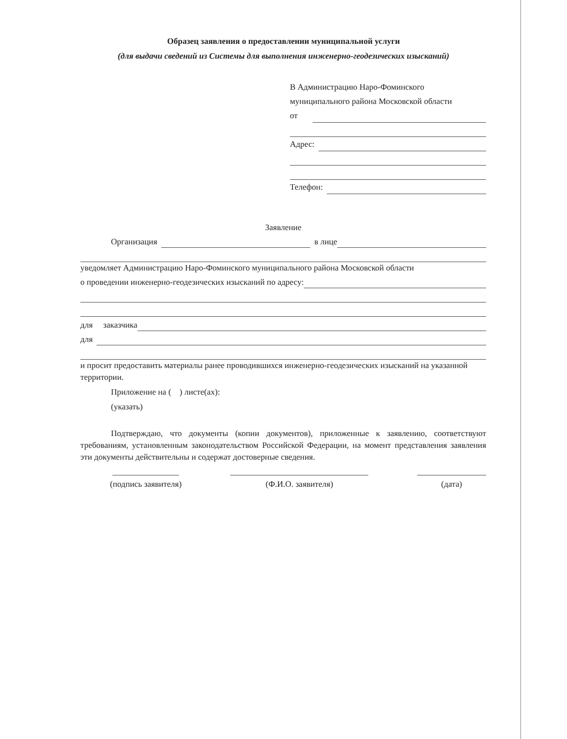Образец заявления о предоставлении муниципальной услуги
(для выдачи сведений из Системы для выполнения инженерно-геодезических изысканий)
В Администрацию Наро-Фоминского
муниципального района Московской области
от
Адрес:
Телефон:
Заявление
Организация в лице
уведомляет Администрацию Наро-Фоминского муниципального района Московской области
о проведении инженерно-геодезических изысканий по адресу:
для заказчика
для
и просит предоставить материалы ранее проводившихся инженерно-геодезических изысканий на указанной территории.
Приложение на ( ) листе(ах):
(указать)
Подтверждаю, что документы (копии документов), приложенные к заявлению, соответствуют требованиям, установленным законодательством Российской Федерации, на момент представления заявления эти документы действительны и содержат достоверные сведения.
(подпись заявителя) (Ф.И.О. заявителя) (дата)